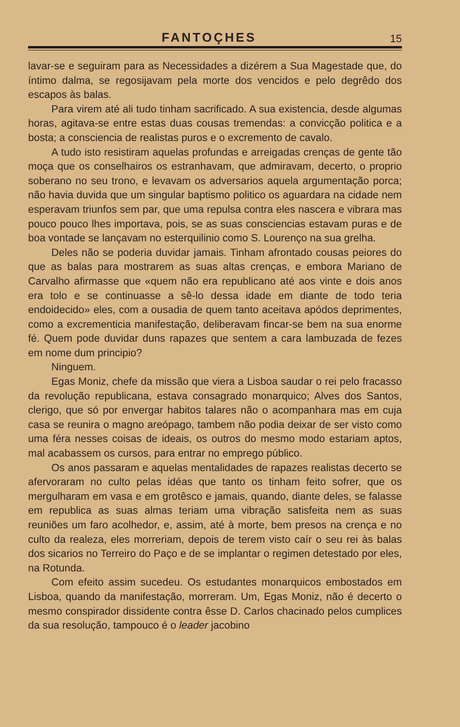FANTOÇHES 15
lavar-se e seguiram para as Necessidades a dizérem a Sua Magestade que, do íntimo dalma, se regosijavam pela morte dos vencidos e pelo degrêdo dos escapos às balas.
Para virem até ali tudo tinham sacrificado. A sua existencia, desde algumas horas, agitava-se entre estas duas cousas tremendas: a convicção politica e a bosta; a consciencia de realistas puros e o excremento de cavalo.
A tudo isto resistiram aquelas profundas e arreigadas crenças de gente tão moça que os conselhairos os estranhavam, que admiravam, decerto, o proprio soberano no seu trono, e levavam os adversarios aquela argumentação porca; não havia duvida que um singular baptismo politico os aguardara na cidade nem esperavam triunfos sem par, que uma repulsa contra eles nascera e vibrara mas pouco pouco lhes importava, pois, se as suas consciencias estavam puras e de boa vontade se lançavam no esterquilinio como S. Lourenço na sua grelha.
Deles não se poderia duvidar jamais. Tinham afrontado cousas peiores do que as balas para mostrarem as suas altas crenças, e embora Mariano de Carvalho afirmasse que «quem não era republicano até aos vinte e dois anos era tolo e se continuasse a sê-lo dessa idade em diante de todo teria endoidecido» eles, com a ousadia de quem tanto aceitava apódos deprimentes, como a excrementicia manifestação, deliberavam fincar-se bem na sua enorme fé. Quem pode duvidar duns rapazes que sentem a cara lambuzada de fezes em nome dum principio?
Ninguem.
Egas Moniz, chefe da missão que viera a Lisboa saudar o rei pelo fracasso da revolução republicana, estava consagrado monarquico; Alves dos Santos, clerigo, que só por envergar habitos talares não o acompanhara mas em cuja casa se reunira o magno areópago, tambem não podia deixar de ser visto como uma féra nesses coisas de ideais, os outros do mesmo modo estariam aptos, mal acabassem os cursos, para entrar no emprego público.
Os anos passaram e aquelas mentalidades de rapazes realistas decerto se afervoraram no culto pelas idéas que tanto os tinham feito sofrer, que os mergulharam em vasa e em grotêsco e jamais, quando, diante deles, se falasse em republica as suas almas teriam uma vibração satisfeita nem as suas reuniões um faro acolhedor, e, assim, até à morte, bem presos na crença e no culto da realeza, eles morreriam, depois de terem visto caír o seu rei às balas dos sicarios no Terreiro do Paço e de se implantar o regimen detestado por eles, na Rotunda.
Com efeito assim sucedeu. Os estudantes monarquicos embostados em Lisboa, quando da manifestação, morreram. Um, Egas Moniz, não é decerto o mesmo conspirador dissidente contra êsse D. Carlos chacinado pelos cumplices da sua resolução, tampouco é o leader jacobino